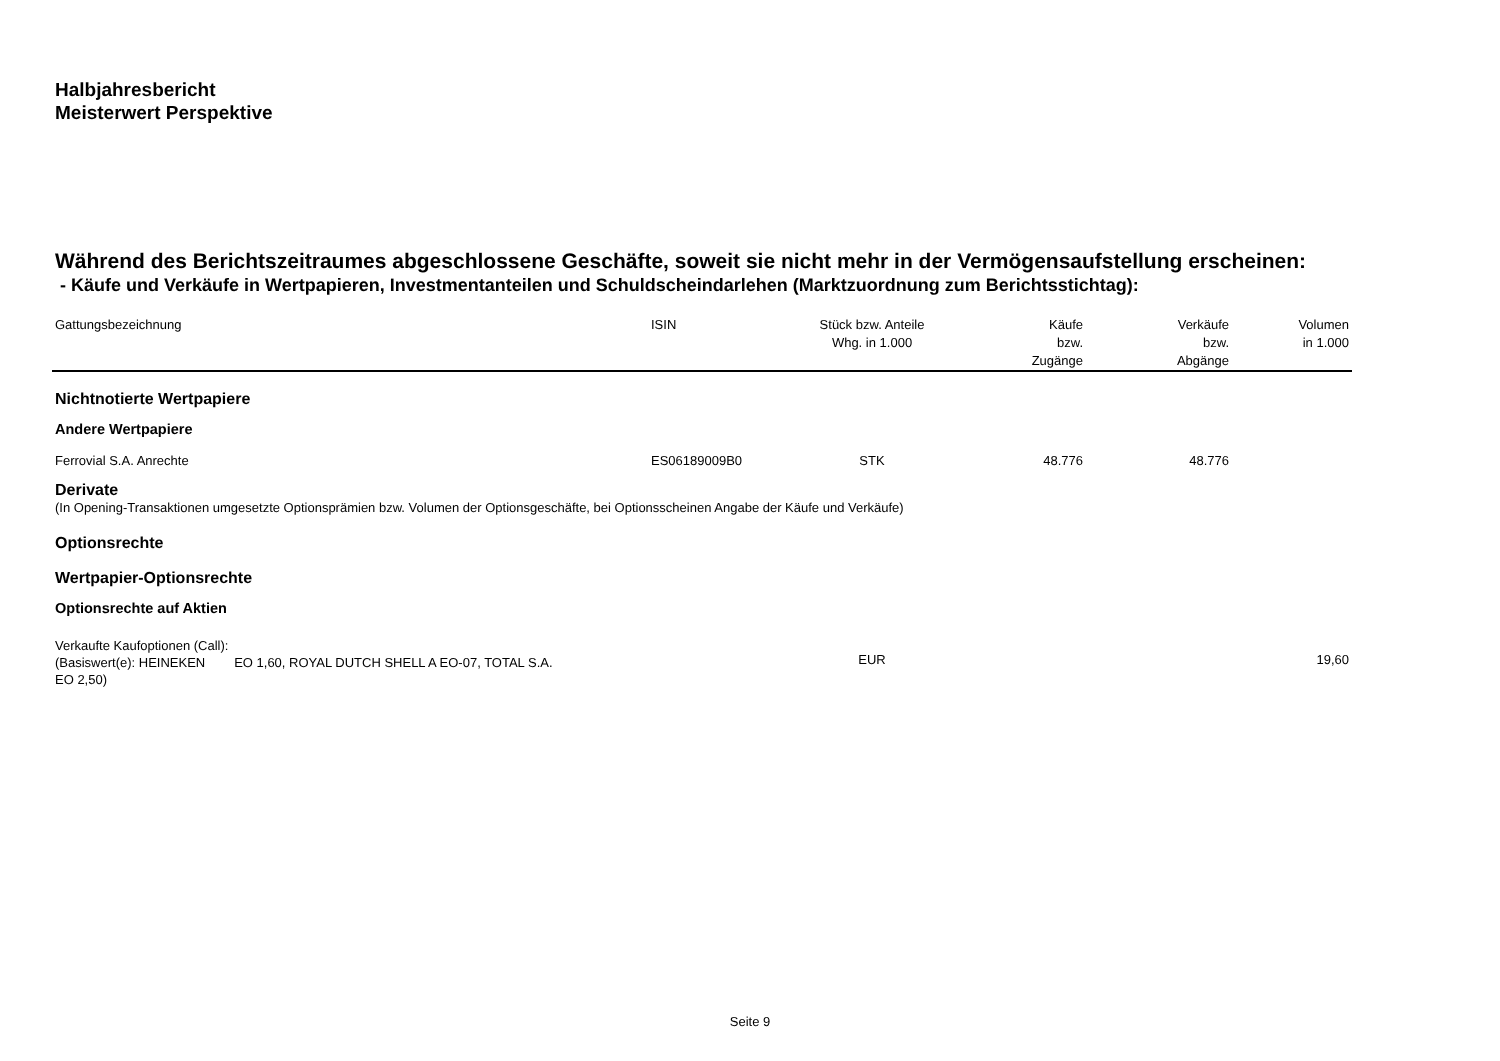Halbjahresbericht
Meisterwert Perspektive
Während des Berichtszeitraumes abgeschlossene Geschäfte, soweit sie nicht mehr in der Vermögensaufstellung erscheinen:
- Käufe und Verkäufe in Wertpapieren, Investmentanteilen und Schuldscheindarlehen (Marktzuordnung zum Berichtsstichtag):
| Gattungsbezeichnung | ISIN | Stück bzw. Anteile Whg. in 1.000 | Käufe bzw. Zugänge | Verkäufe bzw. Abgänge | Volumen in 1.000 |
| --- | --- | --- | --- | --- | --- |
| Nichtnotierte Wertpapiere | | | | | |
| Andere Wertpapiere | | | | | |
| Ferrovial S.A. Anrechte | ES06189009B0 | STK | 48.776 | 48.776 | |
| Derivate (In Opening-Transaktionen umgesetzte Optionsprämien bzw. Volumen der Optionsgeschäfte, bei Optionsscheinen Angabe der Käufe und Verkäufe) | | | | | |
| Optionsrechte | | | | | |
| Wertpapier-Optionsrechte | | | | | |
| Optionsrechte auf Aktien | | | | | |
| Verkaufte Kaufoptionen (Call): (Basiswert(e): HEINEKEN EO 1,60, ROYAL DUTCH SHELL A EO-07, TOTAL S.A. EO 2,50) | | EUR | | | 19,60 |
Seite 9